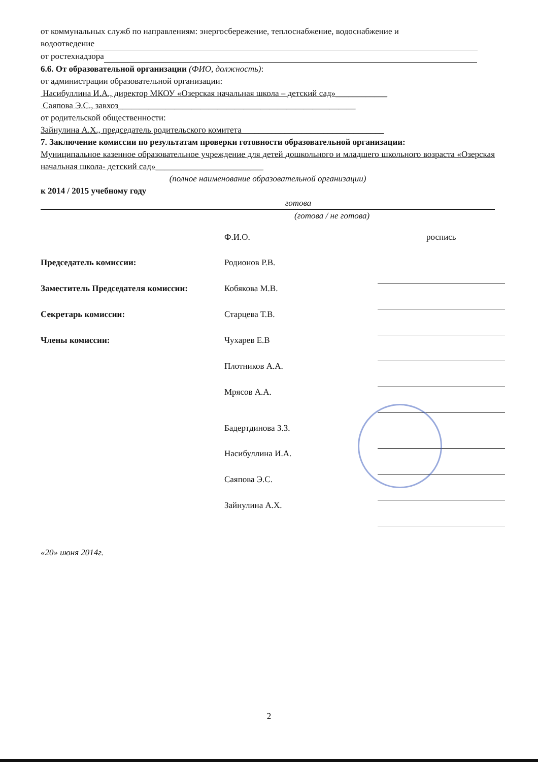от коммунальных служб по направлениям: энергосбережение, теплоснабжение, водоснабжение и
водоотведение
от ростехнадзора
6.6. От образовательной организации (ФИО, должность):
от администрации образовательной организации:
Насибуллина И.А., директор МКОУ «Озерская начальная школа – детский сад»____________
Саяпова Э.С., завхоз_______________________________________________________
от родительской общественности:
Зайнулина А.Х., председатель родительского комитета_________________________________
7. Заключение комиссии по результатам проверки готовности образовательной организации:
Муниципальное казенное образовательное учреждение для детей дошкольного и младшего школьного возраста «Озерская начальная школа- детский сад»_________________________
(полное наименование образовательной организации)
к 2014 / 2015 учебному году
готова
(готова / не готова)
| | Ф.И.О. | роспись |
| Председатель комиссии: | Родионов Р.В. | |
| Заместитель Председателя комиссии: | Кобякова М.В. | |
| Секретарь комиссии: | Старцева Т.В. | |
| Члены комиссии: | Чухарев Е.В | |
| | Плотников А.А. | |
| | Мрясов А.А. | |
| | Бадертдинова З.З. | |
| | Насибуллина И.А. | |
| | Саяпова Э.С. | |
| | Зайнулина А.Х. | |
«20» июня 2014г.
2